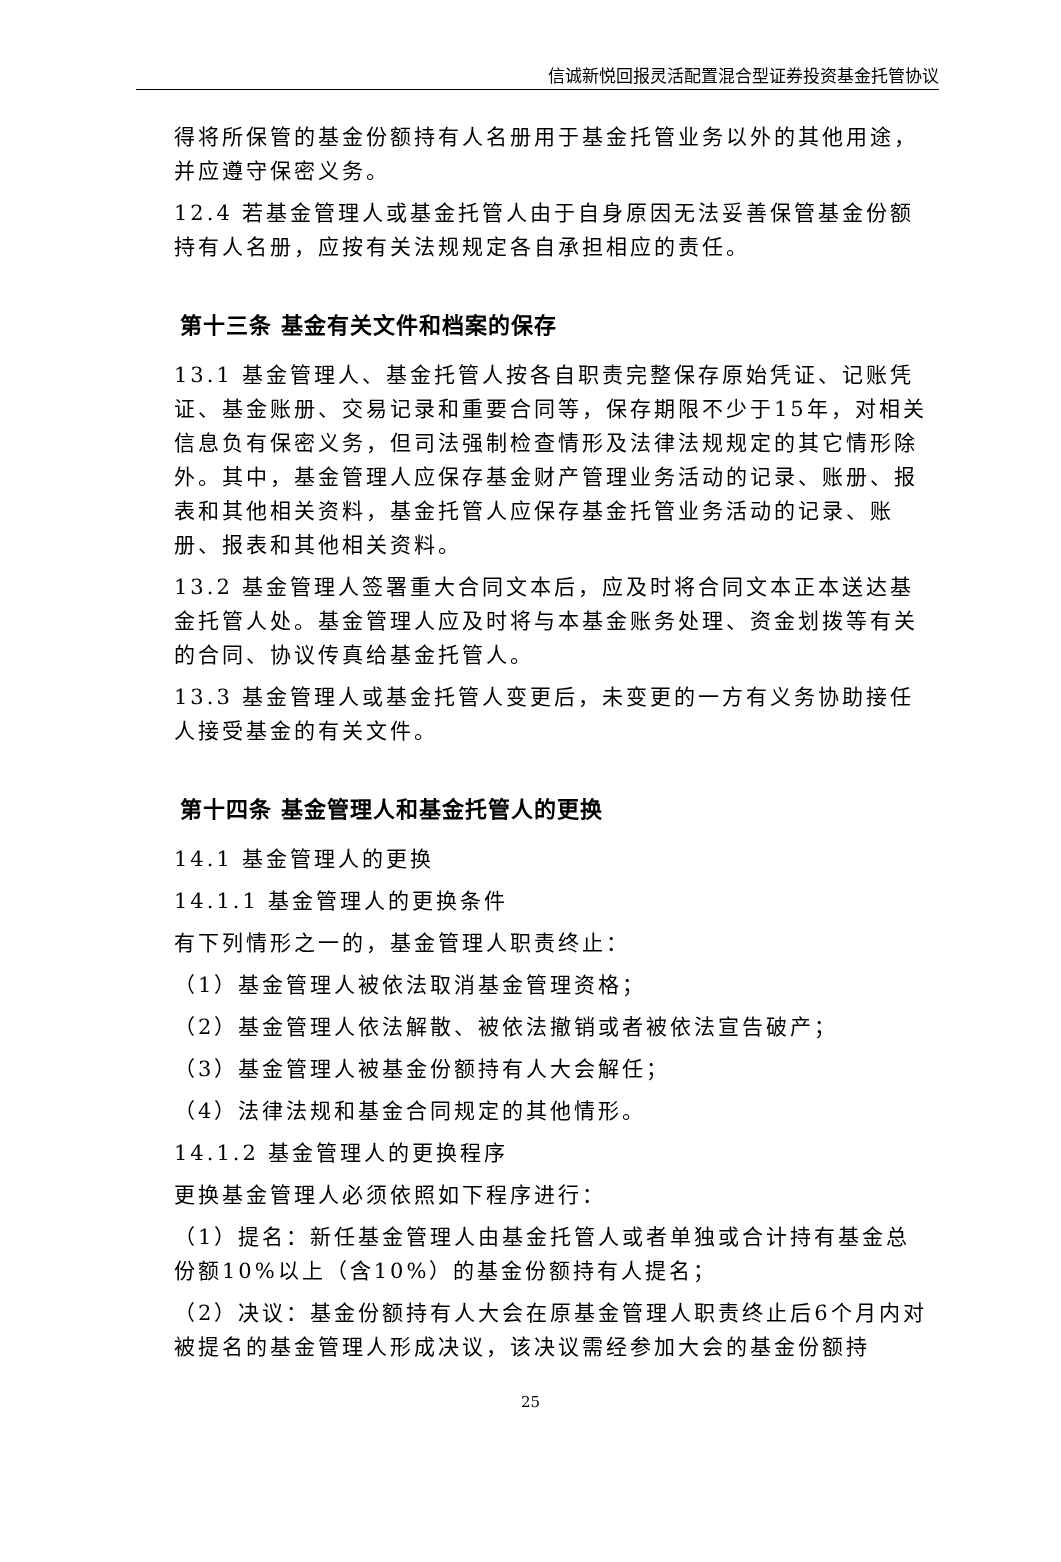信诚新悦回报灵活配置混合型证券投资基金托管协议
得将所保管的基金份额持有人名册用于基金托管业务以外的其他用途，并应遵守保密义务。
12.4 若基金管理人或基金托管人由于自身原因无法妥善保管基金份额持有人名册，应按有关法规规定各自承担相应的责任。
第十三条 基金有关文件和档案的保存
13.1 基金管理人、基金托管人按各自职责完整保存原始凭证、记账凭证、基金账册、交易记录和重要合同等，保存期限不少于15年，对相关信息负有保密义务，但司法强制检查情形及法律法规规定的其它情形除外。其中，基金管理人应保存基金财产管理业务活动的记录、账册、报表和其他相关资料，基金托管人应保存基金托管业务活动的记录、账册、报表和其他相关资料。
13.2 基金管理人签署重大合同文本后，应及时将合同文本正本送达基金托管人处。基金管理人应及时将与本基金账务处理、资金划拨等有关的合同、协议传真给基金托管人。
13.3 基金管理人或基金托管人变更后，未变更的一方有义务协助接任人接受基金的有关文件。
第十四条 基金管理人和基金托管人的更换
14.1 基金管理人的更换
14.1.1 基金管理人的更换条件
有下列情形之一的，基金管理人职责终止：
（1）基金管理人被依法取消基金管理资格；
（2）基金管理人依法解散、被依法撤销或者被依法宣告破产；
（3）基金管理人被基金份额持有人大会解任；
（4）法律法规和基金合同规定的其他情形。
14.1.2 基金管理人的更换程序
更换基金管理人必须依照如下程序进行：
（1）提名：新任基金管理人由基金托管人或者单独或合计持有基金总份额10%以上（含10%）的基金份额持有人提名；
（2）决议：基金份额持有人大会在原基金管理人职责终止后6个月内对被提名的基金管理人形成决议，该决议需经参加大会的基金份额持
25